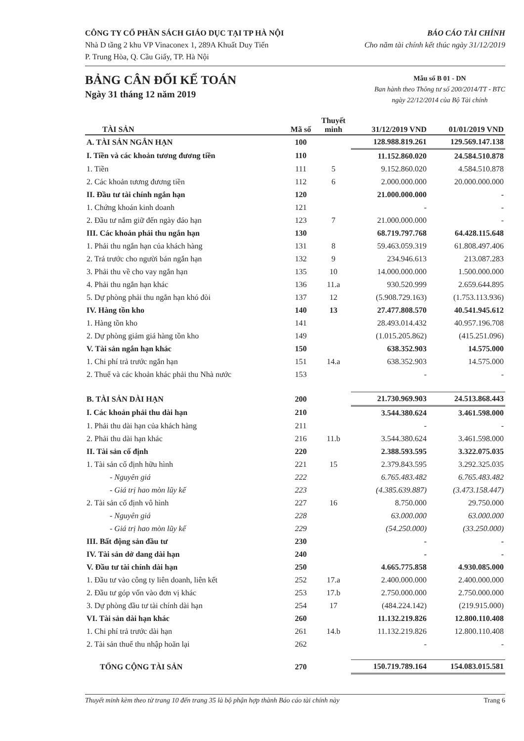CÔNG TY CỔ PHẦN SÁCH GIÁO DỤC TẠI TP HÀ NỘI
Nhà D tầng 2 khu VP Vinaconex 1, 289A Khuất Duy Tiến
P. Trung Hòa, Q. Cầu Giấy, TP. Hà Nội
BÁO CÁO TÀI CHÍNH
Cho năm tài chính kết thúc ngày 31/12/2019
BẢNG CÂN ĐỐI KẾ TOÁN
Ngày 31 tháng 12 năm 2019
Mẫu số B 01 - DN
Ban hành theo Thông tư số 200/2014/TT - BTC
ngày 22/12/2014 của Bộ Tài chính
| TÀI SẢN | Mã số | Thuyết minh | 31/12/2019 VND | 01/01/2019 VND |
| --- | --- | --- | --- | --- |
| A. TÀI SẢN NGẮN HẠN | 100 | | 128.988.819.261 | 129.569.147.138 |
| I. Tiền và các khoản tương đương tiền | 110 | | 11.152.860.020 | 24.584.510.878 |
| 1. Tiền | 111 | 5 | 9.152.860.020 | 4.584.510.878 |
| 2. Các khoản tương đương tiền | 112 | 6 | 2.000.000.000 | 20.000.000.000 |
| II. Đầu tư tài chính ngắn hạn | 120 | | 21.000.000.000 | - |
| 1. Chứng khoán kinh doanh | 121 | | - | - |
| 2. Đầu tư nắm giữ đến ngày đáo hạn | 123 | 7 | 21.000.000.000 | - |
| III. Các khoản phải thu ngắn hạn | 130 | | 68.719.797.768 | 64.428.115.648 |
| 1. Phải thu ngắn hạn của khách hàng | 131 | 8 | 59.463.059.319 | 61.808.497.406 |
| 2. Trả trước cho người bán ngắn hạn | 132 | 9 | 234.946.613 | 213.087.283 |
| 3. Phải thu về cho vay ngắn hạn | 135 | 10 | 14.000.000.000 | 1.500.000.000 |
| 4. Phải thu ngắn hạn khác | 136 | 11.a | 930.520.999 | 2.659.644.895 |
| 5. Dự phòng phải thu ngắn hạn khó đòi | 137 | 12 | (5.908.729.163) | (1.753.113.936) |
| IV. Hàng tồn kho | 140 | 13 | 27.477.808.570 | 40.541.945.612 |
| 1. Hàng tồn kho | 141 | | 28.493.014.432 | 40.957.196.708 |
| 2. Dự phòng giảm giá hàng tồn kho | 149 | | (1.015.205.862) | (415.251.096) |
| V. Tài sản ngắn hạn khác | 150 | | 638.352.903 | 14.575.000 |
| 1. Chi phí trả trước ngắn hạn | 151 | 14.a | 638.352.903 | 14.575.000 |
| 2. Thuế và các khoản khác phải thu Nhà nước | 153 | | - | - |
| B. TÀI SẢN DÀI HẠN | 200 | | 21.730.969.903 | 24.513.868.443 |
| I. Các khoản phải thu dài hạn | 210 | | 3.544.380.624 | 3.461.598.000 |
| 1. Phải thu dài hạn của khách hàng | 211 | | - | - |
| 2. Phải thu dài hạn khác | 216 | 11.b | 3.544.380.624 | 3.461.598.000 |
| II. Tài sản cố định | 220 | | 2.388.593.595 | 3.322.075.035 |
| 1. Tài sản cố định hữu hình | 221 | 15 | 2.379.843.595 | 3.292.325.035 |
| - Nguyên giá | 222 | | 6.765.483.482 | 6.765.483.482 |
| - Giá trị hao mòn lũy kế | 223 | | (4.385.639.887) | (3.473.158.447) |
| 2. Tài sản cố định vô hình | 227 | 16 | 8.750.000 | 29.750.000 |
| - Nguyên giá | 228 | | 63.000.000 | 63.000.000 |
| - Giá trị hao mòn lũy kế | 229 | | (54.250.000) | (33.250.000) |
| III. Bất động sản đầu tư | 230 | | - | - |
| IV. Tài sản dở dang dài hạn | 240 | | - | - |
| V. Đầu tư tài chính dài hạn | 250 | | 4.665.775.858 | 4.930.085.000 |
| 1. Đầu tư vào công ty liên doanh, liên kết | 252 | 17.a | 2.400.000.000 | 2.400.000.000 |
| 2. Đầu tư góp vốn vào đơn vị khác | 253 | 17.b | 2.750.000.000 | 2.750.000.000 |
| 3. Dự phòng đầu tư tài chính dài hạn | 254 | 17 | (484.224.142) | (219.915.000) |
| VI. Tài sản dài hạn khác | 260 | | 11.132.219.826 | 12.800.110.408 |
| 1. Chi phí trả trước dài hạn | 261 | 14.b | 11.132.219.826 | 12.800.110.408 |
| 2. Tài sản thuế thu nhập hoãn lại | 262 | | - | - |
| TỔNG CỘNG TÀI SẢN | 270 | | 150.719.789.164 | 154.083.015.581 |
Thuyết minh kèm theo từ trang 10 đến trang 35 là bộ phận hợp thành Báo cáo tài chính này Trang 6